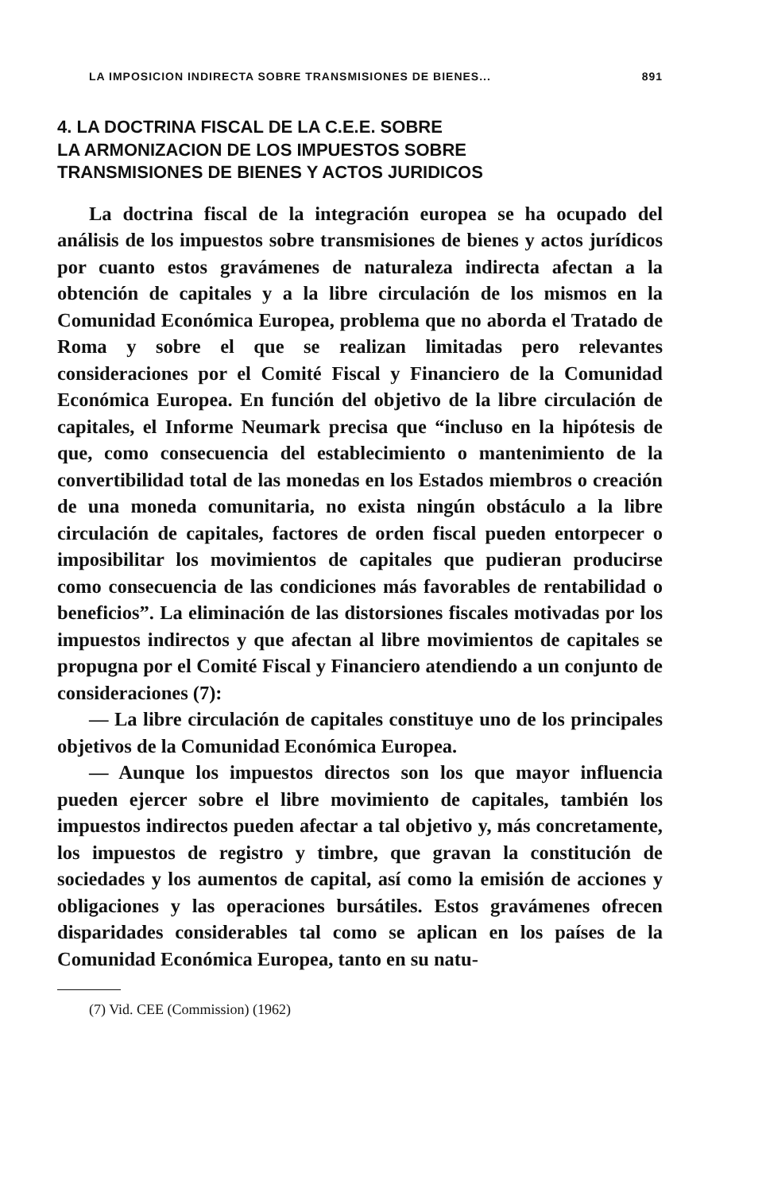LA IMPOSICION INDIRECTA SOBRE TRANSMISIONES DE BIENES... 891
4. LA DOCTRINA FISCAL DE LA C.E.E. SOBRE
LA ARMONIZACION DE LOS IMPUESTOS SOBRE
TRANSMISIONES DE BIENES Y ACTOS JURIDICOS
La doctrina fiscal de la integración europea se ha ocupado del análisis de los impuestos sobre transmisiones de bienes y actos jurídicos por cuanto estos gravámenes de naturaleza indirecta afectan a la obtención de capitales y a la libre circulación de los mismos en la Comunidad Económica Europea, problema que no aborda el Tratado de Roma y sobre el que se realizan limitadas pero relevantes consideraciones por el Comité Fiscal y Financiero de la Comunidad Económica Europea. En función del objetivo de la libre circulación de capitales, el Informe Neumark precisa que “incluso en la hipótesis de que, como consecuencia del establecimiento o mantenimiento de la convertibilidad total de las monedas en los Estados miembros o creación de una moneda comunitaria, no exista ningún obstáculo a la libre circulación de capitales, factores de orden fiscal pueden entorpecer o imposibilitar los movimientos de capitales que pudieran producirse como consecuencia de las condiciones más favorables de rentabilidad o beneficios”. La eliminación de las distorsiones fiscales motivadas por los impuestos indirectos y que afectan al libre movimientos de capitales se propugna por el Comité Fiscal y Financiero atendiendo a un conjunto de consideraciones (7):
— La libre circulación de capitales constituye uno de los principales objetivos de la Comunidad Económica Europea.
— Aunque los impuestos directos son los que mayor influencia pueden ejercer sobre el libre movimiento de capitales, también los impuestos indirectos pueden afectar a tal objetivo y, más concretamente, los impuestos de registro y timbre, que gravan la constitución de sociedades y los aumentos de capital, así como la emisión de acciones y obligaciones y las operaciones bursátiles. Estos gravámenes ofrecen disparidades considerables tal como se aplican en los países de la Comunidad Económica Europea, tanto en su natu-
(7) Vid. CEE (Commission) (1962)